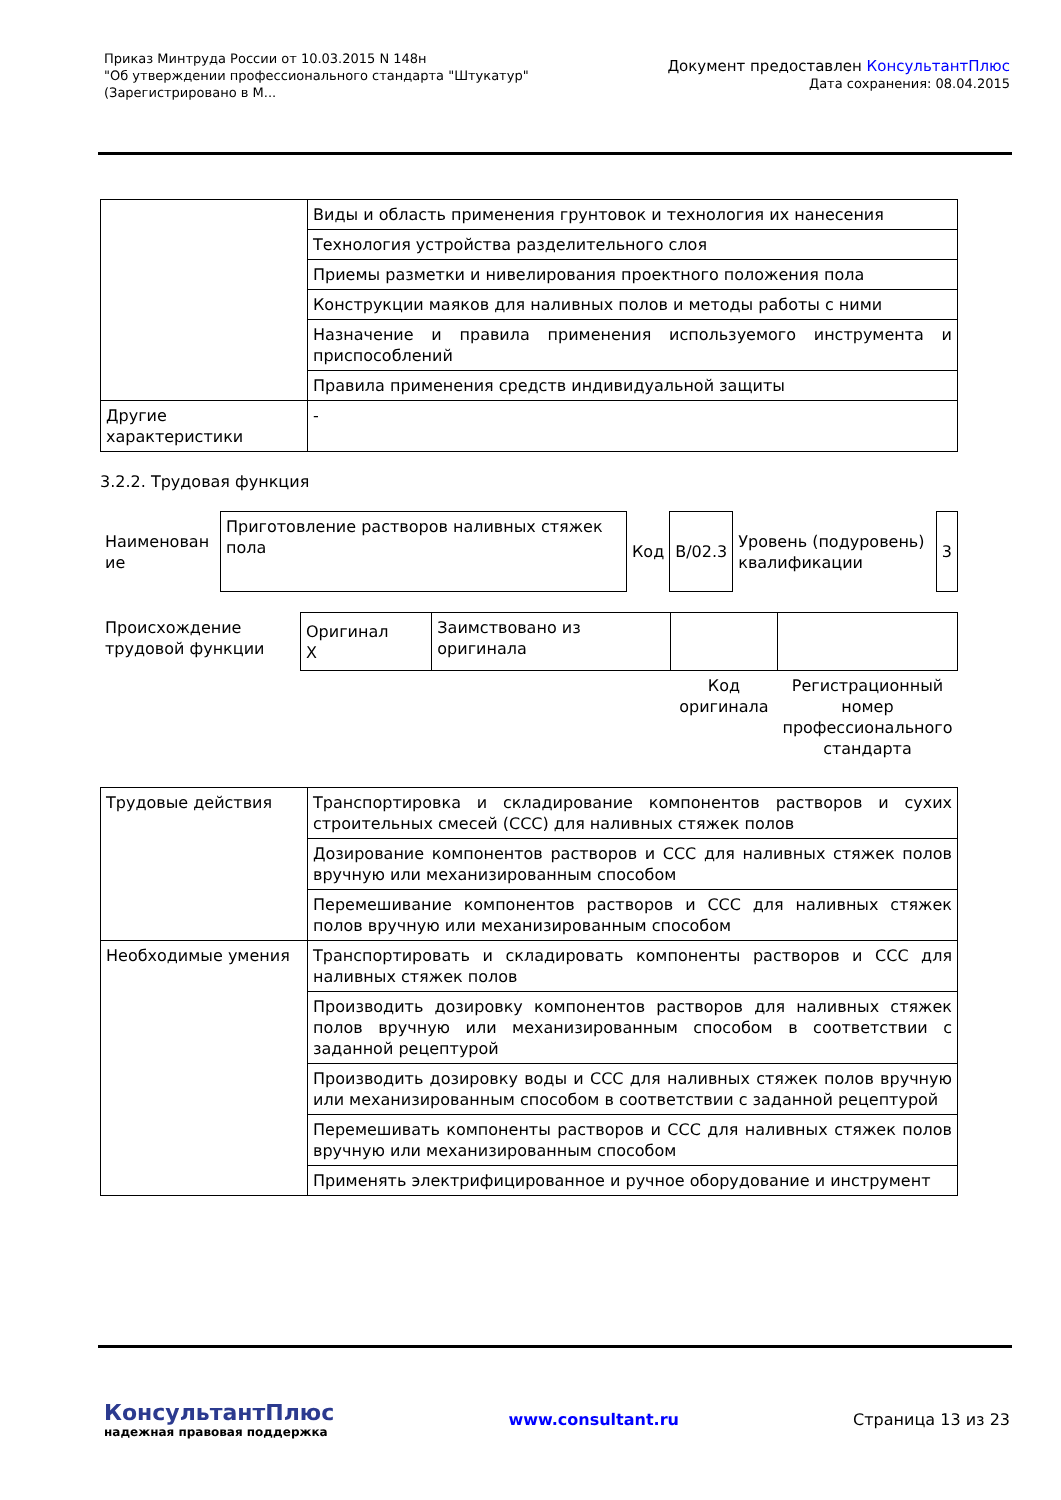Приказ Минтруда России от 10.03.2015 N 148н
"Об утверждении профессионального стандарта "Штукатур"
(Зарегистрировано в М...
Документ предоставлен КонсультантПлюс
Дата сохранения: 08.04.2015
| | Виды и область применения грунтовок и технология их нанесения |
| | Технология устройства разделительного слоя |
| | Приемы разметки и нивелирования проектного положения пола |
| | Конструкции маяков для наливных полов и методы работы с ними |
| | Назначение и правила применения используемого инструмента и приспособлений |
| | Правила применения средств индивидуальной защиты |
| Другие характеристики | - |
3.2.2. Трудовая функция
| Наименован ие | Приготовление растворов наливных стяжек пола | Код | B/02.3 | Уровень (подуровень) квалификации | 3 |
| Происхождение трудовой функции | Оригинал X | Заимствовано из оригинала | | |
| | | | Код оригинала | Регистрационный номер профессионального стандарта |
| Трудовые действия | Транспортировка и складирование компонентов растворов и сухих строительных смесей (ССС) для наливных стяжек полов |
| | Дозирование компонентов растворов и ССС для наливных стяжек полов вручную или механизированным способом |
| | Перемешивание компонентов растворов и ССС для наливных стяжек полов вручную или механизированным способом |
| Необходимые умения | Транспортировать и складировать компоненты растворов и ССС для наливных стяжек полов |
| | Производить дозировку компонентов растворов для наливных стяжек полов вручную или механизированным способом в соответствии с заданной рецептурой |
| | Производить дозировку воды и ССС для наливных стяжек полов вручную или механизированным способом в соответствии с заданной рецептурой |
| | Перемешивать компоненты растворов и ССС для наливных стяжек полов вручную или механизированным способом |
| | Применять электрифицированное и ручное оборудование и инструмент |
КонсультантПлюс
надежная правовая поддержка
www.consultant.ru Страница 13 из 23